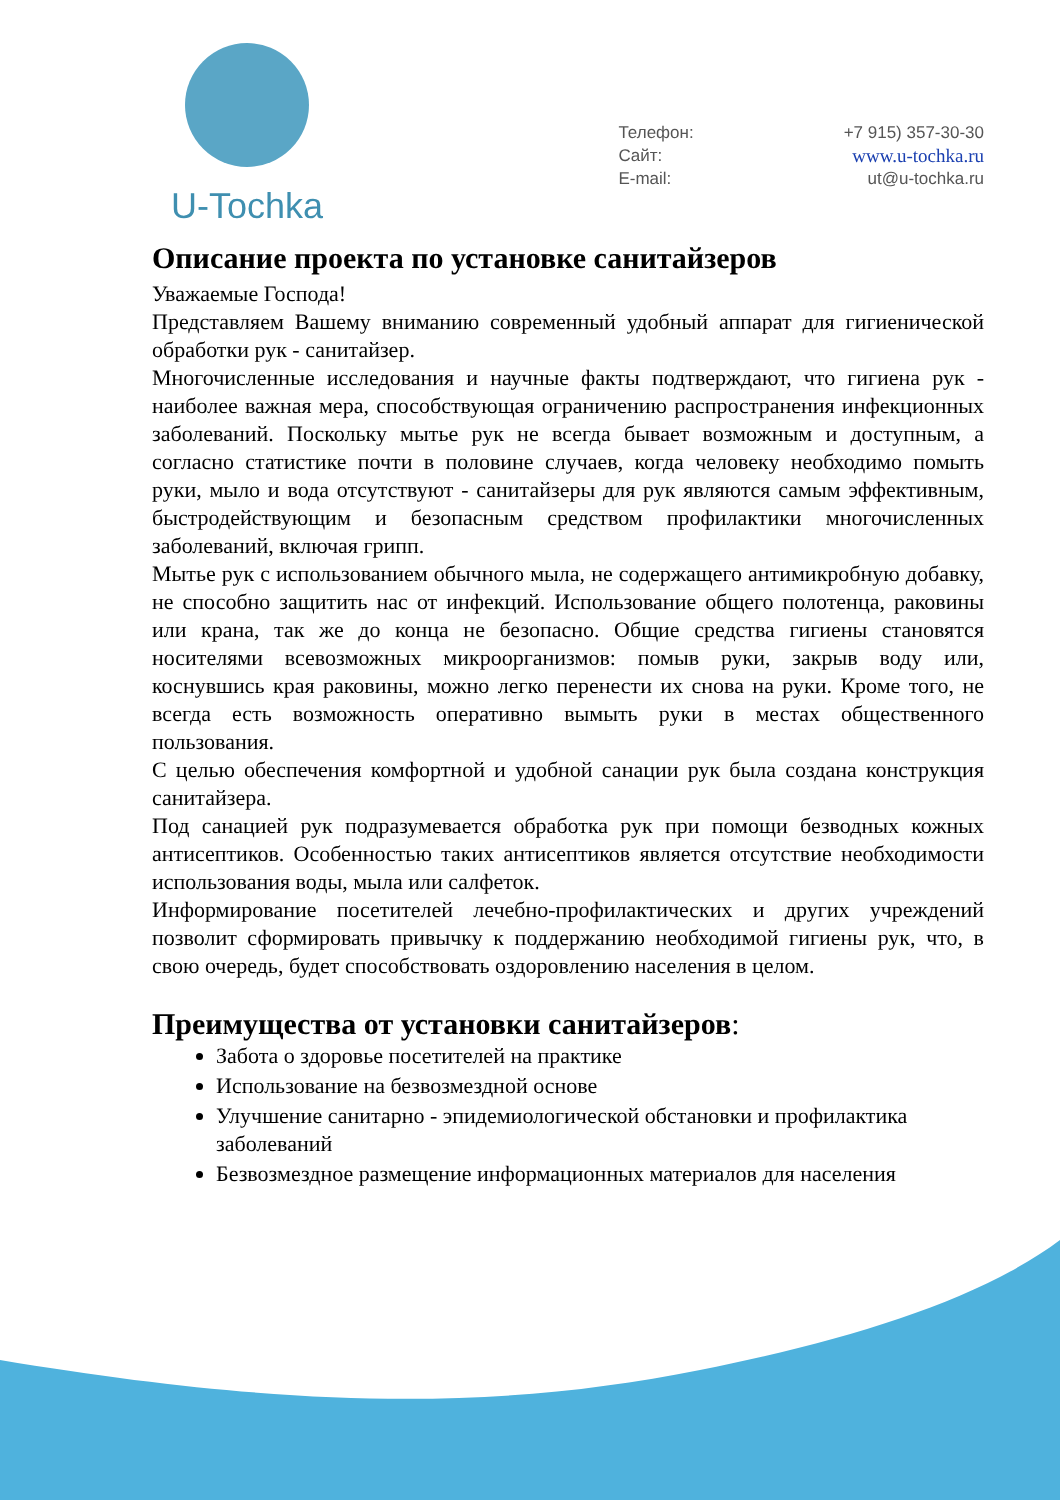U-Tochka
| Телефон: | +7 915) 357-30-30 |
| Сайт: | www.u-tochka.ru |
| E-mail: | ut@u-tochka.ru |
Описание проекта по установке санитайзеров
Уважаемые Господа!
Представляем Вашему вниманию современный удобный аппарат для гигиенической обработки рук - санитайзер.
Многочисленные исследования и научные факты подтверждают, что гигиена рук - наиболее важная мера, способствующая ограничению распространения инфекционных заболеваний. Поскольку мытье рук не всегда бывает возможным и доступным, а согласно статистике почти в половине случаев, когда человеку необходимо помыть руки, мыло и вода отсутствуют - санитайзеры для рук являются самым эффективным, быстродействующим и безопасным средством профилактики многочисленных заболеваний, включая грипп.
Мытье рук с использованием обычного мыла, не содержащего антимикробную добавку, не способно защитить нас от инфекций. Использование общего полотенца, раковины или крана, так же до конца не безопасно. Общие средства гигиены становятся носителями всевозможных микроорганизмов: помыв руки, закрыв воду или, коснувшись края раковины, можно легко перенести их снова на руки. Кроме того, не всегда есть возможность оперативно вымыть руки в местах общественного пользования.
С целью обеспечения комфортной и удобной санации рук была создана конструкция санитайзера.
Под санацией рук подразумевается обработка рук при помощи безводных кожных антисептиков. Особенностью таких антисептиков является отсутствие необходимости использования воды, мыла или салфеток.
Информирование посетителей лечебно-профилактических и других учреждений позволит сформировать привычку к поддержанию необходимой гигиены рук, что, в свою очередь, будет способствовать оздоровлению населения в целом.
Преимущества от установки санитайзеров:
Забота о здоровье посетителей на практике
Использование на безвозмездной основе
Улучшение санитарно - эпидемиологической обстановки и профилактика заболеваний
Безвозмездное размещение информационных материалов для населения